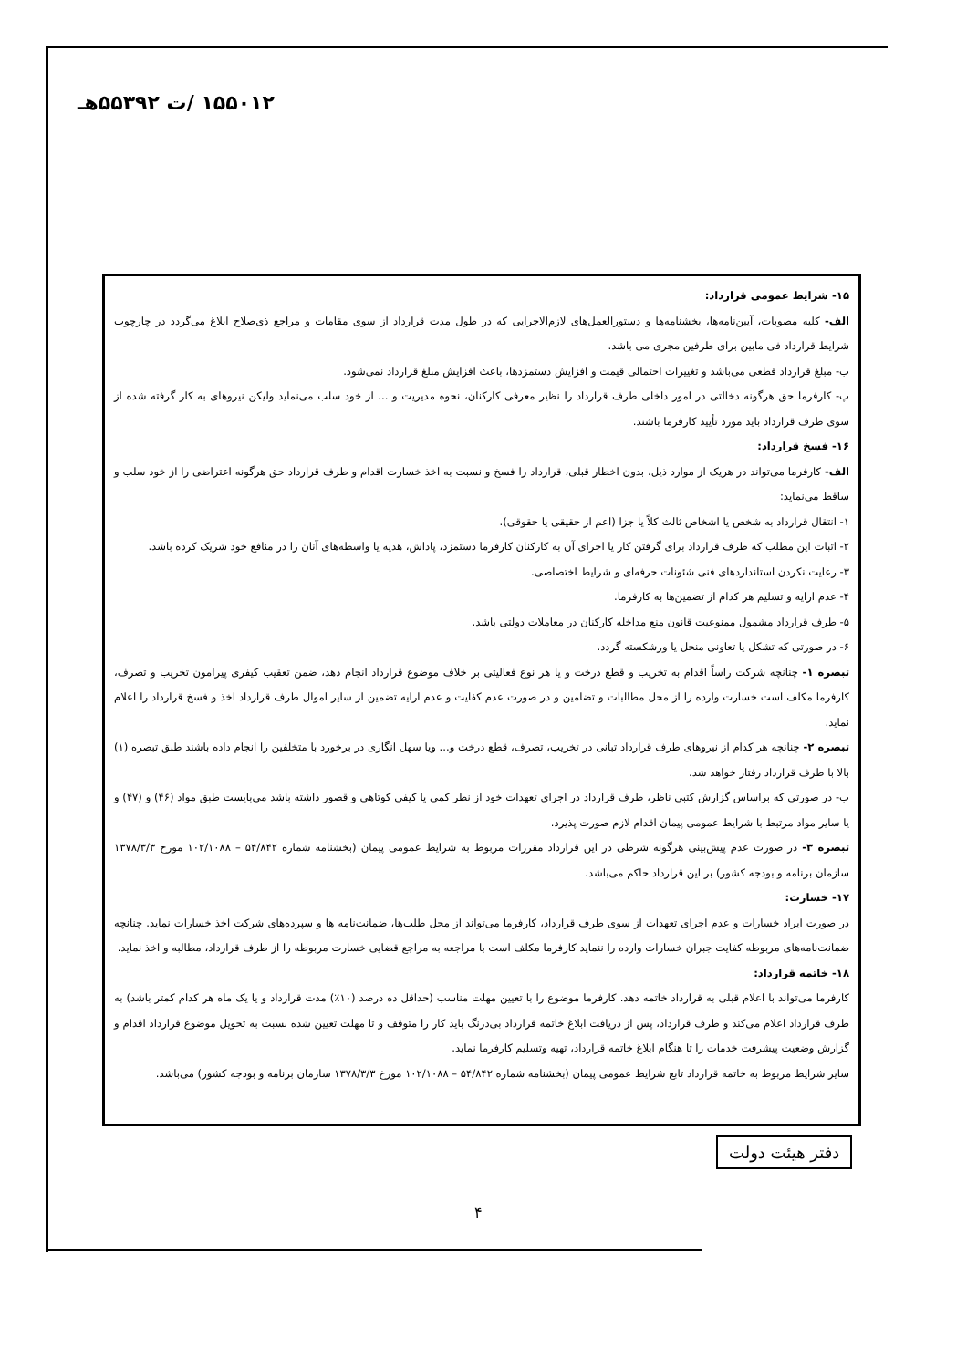۱۵۵۰۱۲ /ت ۵۵۳۹۲هـ
۱۵- شرایط عمومی قرارداد:
الف- کلیه مصوبات، آیین‌نامه‌ها، بخشنامه‌ها و دستورالعمل‌های لازم‌الاجرایی که در طول مدت قرارداد از سوی مقامات و مراجع ذی‌صلاح ابلاغ می‌گردد در چارچوب شرایط قرارداد فی مابین برای طرفین مجری می باشد.
ب- مبلغ قرارداد قطعی می‌باشد و تغییرات احتمالی قیمت و افزایش دستمزدها، باعث افزایش مبلغ قرارداد نمی‌شود.
پ- کارفرما حق هرگونه دخالتی در امور داخلی طرف قرارداد را نظیر معرفی کارکنان، نحوه مدیریت و ... از خود سلب می‌نماید ولیکن نیروهای به کار گرفته شده از سوی طرف قرارداد باید مورد تأیید کارفرما باشند.
۱۶- فسخ قرارداد:
الف- کارفرما می‌تواند در هریک از موارد ذیل، بدون اخطار قبلی، قرارداد را فسخ و نسبت به اخذ خسارت اقدام و طرف قرارداد حق هرگونه اعتراضی را از خود سلب و ساقط می‌نماید:
۱- انتقال قرارداد به شخص یا اشخاص ثالث کلاً یا جزا (اعم از حقیقی یا حقوقی).
۲- اثبات این مطلب که طرف قرارداد برای گرفتن کار یا اجرای آن به کارکنان کارفرما دستمزد، پاداش، هدیه یا واسطه‌های آنان را در منافع خود شریک کرده باشد.
۳- رعایت نکردن استانداردهای فنی شئونات حرفه‌ای و شرایط اختصاصی.
۴- عدم ارایه و تسلیم هر کدام از تضمین‌ها به کارفرما.
۵- طرف قرارداد مشمول ممنوعیت قانون منع مداخله کارکنان در معاملات دولتی باشد.
۶- در صورتی که تشکل یا تعاونی منحل یا ورشکسته گردد.
تبصره ۱- چنانچه شرکت راساً اقدام به تخریب و قطع درخت و یا هر نوع فعالیتی بر خلاف موضوع قرارداد انجام دهد، ضمن تعقیب کیفری پیرامون تخریب و تصرف، کارفرما مکلف است خسارت وارده را از محل مطالبات و تضامین و در صورت عدم کفایت و عدم ارایه تضمین از سایر اموال طرف قرارداد اخذ و فسخ قرارداد را اعلام نماید.
تبصره ۲- چنانچه هر کدام از نیروهای طرف قرارداد تبانی در تخریب، تصرف، قطع درخت و... ویا سهل انگاری در برخورد با متخلفین را انجام داده باشند طبق تبصره (۱) بالا با طرف قرارداد رفتار خواهد شد.
ب- در صورتی که براساس گزارش کتبی ناظر، طرف قرارداد در اجرای تعهدات خود از نظر کمی یا کیفی کوتاهی و قصور داشته باشد می‌بایست طبق مواد (۴۶) و (۴۷) و یا سایر مواد مرتبط با شرایط عمومی پیمان اقدام لازم صورت پذیرد.
تبصره ۳- در صورت عدم پیش‌بینی هرگونه شرطی در این قرارداد مقررات مربوط به شرایط عمومی پیمان (بخشنامه شماره ۵۴/۸۴۲ – ۱۰۲/۱۰۸۸ مورخ ۱۳۷۸/۳/۳ سازمان برنامه و بودجه کشور) بر این قرارداد حاکم می‌باشد.
۱۷- خسارت:
در صورت ایراد خسارات و عدم اجرای تعهدات از سوی طرف قرارداد، کارفرما می‌تواند از محل طلب‌ها، ضمانت‌نامه ها و سپرده‌های شرکت اخذ خسارات نماید. چنانچه ضمانت‌نامه‌های مربوطه کفایت جبران خسارات وارده را ننماید کارفرما مکلف است با مراجعه به مراجع قضایی خسارت مربوطه را از طرف قرارداد، مطالبه و اخذ نماید.
۱۸- خاتمه قرارداد:
کارفرما می‌تواند با اعلام قبلی به قرارداد خاتمه دهد. کارفرما موضوع را با تعیین مهلت مناسب (حداقل ده درصد (۱۰٪) مدت قرارداد و یا یک ماه هر کدام کمتر باشد) به طرف قرارداد اعلام می‌کند و طرف قرارداد، پس از دریافت ابلاغ خاتمه قرارداد بی‌درنگ باید کار را متوقف و تا مهلت تعیین شده نسبت به تحویل موضوع قرارداد اقدام و گزارش وضعیت پیشرفت خدمات را تا هنگام ابلاغ خاتمه قرارداد، تهیه وتسلیم کارفرما نماید.
سایر شرایط مربوط به خاتمه قرارداد تابع شرایط عمومی پیمان (بخشنامه شماره ۵۴/۸۴۲ – ۱۰۲/۱۰۸۸ مورخ ۱۳۷۸/۳/۳ سازمان برنامه و بودجه کشور) می‌باشد.
دفتر هیئت دولت
۴